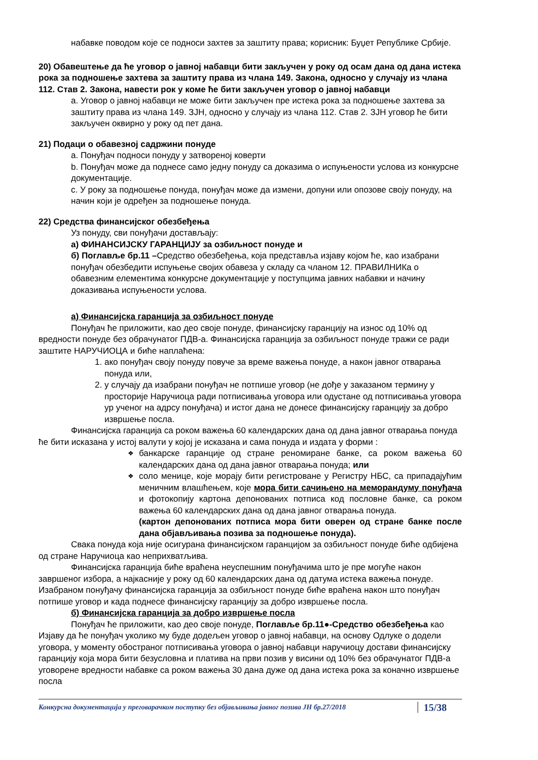набавке поводом које се подноси захтев за заштиту права; корисник: Буџет Републике Србије.
20) Обавештење да ће уговор о јавној набавци бити закључен у року од осам дана од дана истека рока за подношење захтева за заштиту права из члана 149. Закона, односно у случају из члана 112. Став 2. Закона, навести рок у коме ће бити закључен уговор о јавној набавци
a. Уговор о јавној набавци не може бити закључен пре истека рока за подношење захтева за заштиту права из члана 149. ЗЈН, односно у случају из члана 112. Став 2. ЗЈН уговор ће бити закључен оквирно у року од пет дана.
21) Подаци о обавезној садржини понуде
a. Понуђач подноси понуду у затвореној коверти
b. Понуђач може да поднесе само једну понуду са доказима о испуњености услова из конкурсне документације.
c. У року за подношење понуда, понуђач може да измени, допуни или опозове своју понуду, на начин који је одређен за подношење понуда.
22) Средства финансијског обезбеђења
Уз понуду, сви понуђачи достављају:
а) ФИНАНСИЈСКУ ГАРАНЦИЈУ за озбиљност понуде и
б) Поглавље бр.11 –Средство обезбеђења, која представља изјаву којом ће, као изабрани понуђач обезбедити испуњење својих обавеза у складу са чланом 12. ПРАВИЛНИКа о обавезним елементима конкурсне документације у поступцима јавних набавки и начину доказивања испуњености услова.
а) Финансијска гаранција за озбиљност понуде
Понуђач ће приложити, као део своје понуде, финансијску гаранцију на износ од 10% од вредности понуде без обрачунатог ПДВ-а. Финансијска гаранција за озбиљност понуде тражи се ради заштите НАРУЧИОЦА и биће наплаћена:
1. ако понуђач своју понуду повуче за време важења понуде, а након јавног отварања понуда или,
2. у случају да изабрани понуђач не потпише уговор (не дође у заказаном термину у просторије Наручиоца ради потписивања уговора или одустане од потписивања уговора уp ученог на адрсу понуђача) и истог дана не донесе финансијску гаранцију за добро извршење посла.
Финансијска гаранција са роком важења 60 календарских дана од дана јавног отварања понуда ће бити исказана у истој валути у којој је исказана и сама понуда и издата у форми :
❖ банкарске гаранције од стране реномиране банке, са роком важења 60 календарских дана од дана јавног отварања понуда; или
❖ соло менице, које морају бити регистроване у Регистру НБС, са припадајућим меничним влашћењем, које мора бити сачињено на меморандуму понуђача и фотокопију картона депонованих потписа код пословне банке, са роком важења 60 календарских дана од дана јавног отварања понуда.
(картон депонованих потписа мора бити оверен од стране банке после дана објављивања позива за подношење понуда).
Свака понуда која није осигурана финансијском гаранцијом за озбиљност понуде биће одбијена од стране Наручиоца као неприхватљива.
Финансијска гаранција биће враћена неуспешним понуђачима што је пре могуће након завршеног избора, а најкасније у року од 60 календарских дана од датума истека важења понуде. Изабраном понуђачу финансијска гаранција за озбиљност понуде биће враћена након што понуђач потпише уговор и када поднесе финансијску гаранцију за добро извршење посла.
б) Финансијска гаранција за добро извршење посла
Понуђач ће приложити, као део своје понуде, Поглавље бр.11●-Средство обезбеђења као Изјаву да ће понуђач уколико му буде додељен уговор о јавној набавци, на основу Одлуке о додели уговора, у моменту обостраног потписивања уговора о јавној набавци наручиоцу достави финансијску гаранцију која мора бити безусловна и платива на први позив у висини од 10% без обрачунатог ПДВ-а уговорене вредности набавке са роком важења 30 дана дуже од дана истека рока за коначно извршење посла
Конкурсна документација у преговарачком поступку без објављивања јавног позива ЈН бр.27/2018 15/38